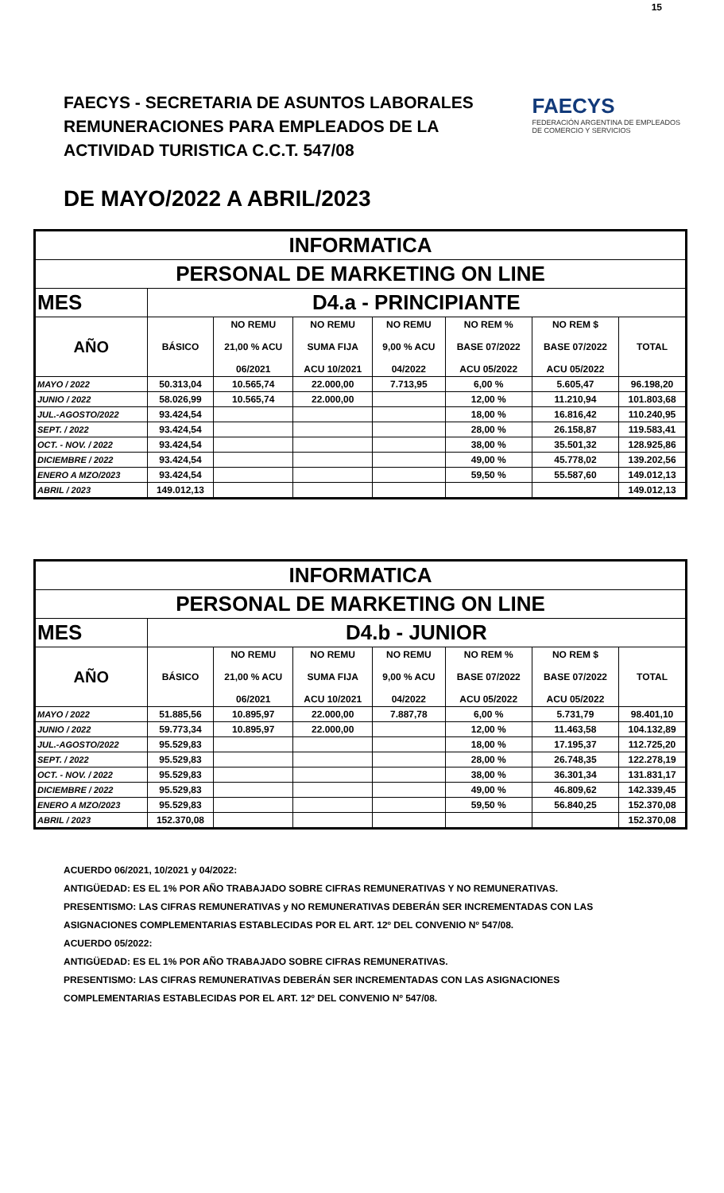15
FAECYS - SECRETARIA DE ASUNTOS LABORALES
REMUNERACIONES PARA EMPLEADOS DE LA
ACTIVIDAD TURISTICA C.C.T. 547/08
FAECYS
FEDERACIÓN ARGENTINA DE EMPLEADOS
DE COMERCIO Y SERVICIOS
DE MAYO/2022 A ABRIL/2023
| INFORMATICA | | | | | | | |
| PERSONAL DE MARKETING ON LINE | | | | | | | |
| MES | D4.a - PRINCIPIANTE | | | | | | |
| AÑO | BÁSICO | NO REMU 21,00 % ACU 06/2021 | NO REMU SUMA FIJA ACU 10/2021 | NO REMU 9,00 % ACU 04/2022 | NO REM % BASE 07/2022 ACU 05/2022 | NO REM $ BASE 07/2022 ACU 05/2022 | TOTAL |
| MAYO / 2022 | 50.313,04 | 10.565,74 | 22.000,00 | 7.713,95 | 6,00 % | 5.605,47 | 96.198,20 |
| JUNIO / 2022 | 58.026,99 | 10.565,74 | 22.000,00 | | 12,00 % | 11.210,94 | 101.803,68 |
| JUL.-AGOSTO/2022 | 93.424,54 | | | | 18,00 % | 16.816,42 | 110.240,95 |
| SEPT. / 2022 | 93.424,54 | | | | 28,00 % | 26.158,87 | 119.583,41 |
| OCT. - NOV. / 2022 | 93.424,54 | | | | 38,00 % | 35.501,32 | 128.925,86 |
| DICIEMBRE / 2022 | 93.424,54 | | | | 49,00 % | 45.778,02 | 139.202,56 |
| ENERO A MZO/2023 | 93.424,54 | | | | 59,50 % | 55.587,60 | 149.012,13 |
| ABRIL / 2023 | 149.012,13 | | | | | | 149.012,13 |
| INFORMATICA | | | | | | | |
| PERSONAL DE MARKETING ON LINE | | | | | | | |
| MES | D4.b - JUNIOR | | | | | | |
| AÑO | BÁSICO | NO REMU 21,00 % ACU 06/2021 | NO REMU SUMA FIJA ACU 10/2021 | NO REMU 9,00 % ACU 04/2022 | NO REM % BASE 07/2022 ACU 05/2022 | NO REM $ BASE 07/2022 ACU 05/2022 | TOTAL |
| MAYO / 2022 | 51.885,56 | 10.895,97 | 22.000,00 | 7.887,78 | 6,00 % | 5.731,79 | 98.401,10 |
| JUNIO / 2022 | 59.773,34 | 10.895,97 | 22.000,00 | | 12,00 % | 11.463,58 | 104.132,89 |
| JUL.-AGOSTO/2022 | 95.529,83 | | | | 18,00 % | 17.195,37 | 112.725,20 |
| SEPT. / 2022 | 95.529,83 | | | | 28,00 % | 26.748,35 | 122.278,19 |
| OCT. - NOV. / 2022 | 95.529,83 | | | | 38,00 % | 36.301,34 | 131.831,17 |
| DICIEMBRE / 2022 | 95.529,83 | | | | 49,00 % | 46.809,62 | 142.339,45 |
| ENERO A MZO/2023 | 95.529,83 | | | | 59,50 % | 56.840,25 | 152.370,08 |
| ABRIL / 2023 | 152.370,08 | | | | | | 152.370,08 |
ACUERDO 06/2021, 10/2021 y 04/2022:
ANTIGÜEDAD: ES EL 1% POR AÑO TRABAJADO SOBRE CIFRAS REMUNERATIVAS Y NO REMUNERATIVAS.
PRESENTISMO: LAS CIFRAS REMUNERATIVAS y NO REMUNERATIVAS DEBERÁN SER INCREMENTADAS CON LAS
ASIGNACIONES COMPLEMENTARIAS ESTABLECIDAS POR EL ART. 12º DEL CONVENIO Nº 547/08.
ACUERDO 05/2022:
ANTIGÜEDAD: ES EL 1% POR AÑO TRABAJADO SOBRE CIFRAS REMUNERATIVAS.
PRESENTISMO: LAS CIFRAS REMUNERATIVAS DEBERÁN SER INCREMENTADAS CON LAS ASIGNACIONES
COMPLEMENTARIAS ESTABLECIDAS POR EL ART. 12º DEL CONVENIO Nº 547/08.